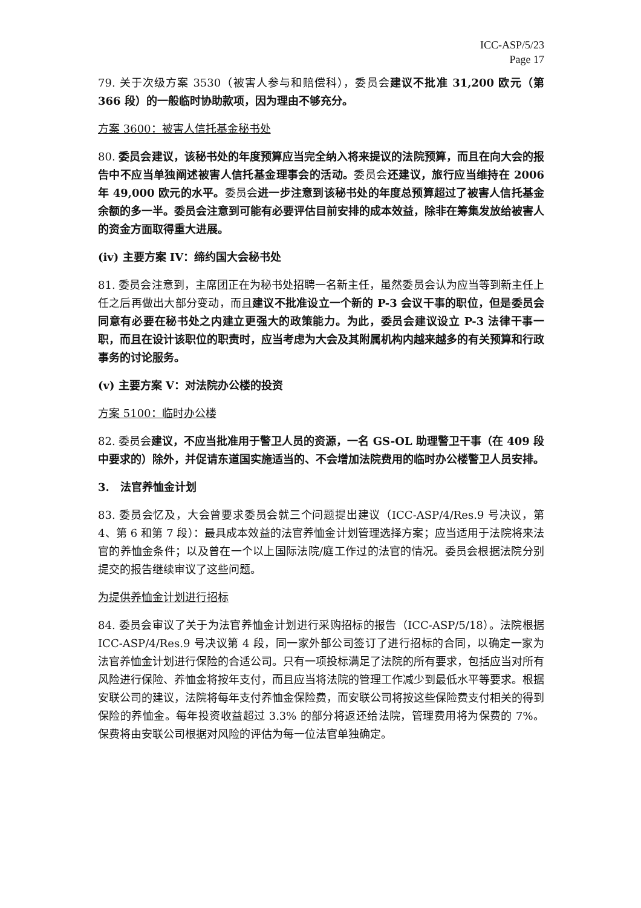ICC-ASP/5/23
Page 17
79. 关于次级方案 3530（被害人参与和赔偿科），委员会建议不批准 31,200 欧元（第 366 段）的一般临时协助款项，因为理由不够充分。
方案 3600：被害人信托基金秘书处
80. 委员会建议，该秘书处的年度预算应当完全纳入将来提议的法院预算，而且在向大会的报告中不应当单独阐述被害人信托基金理事会的活动。委员会还建议，旅行应当维持在 2006 年 49,000 欧元的水平。委员会进一步注意到该秘书处的年度总预算超过了被害人信托基金余额的多一半。委员会注意到可能有必要评估目前安排的成本效益，除非在筹集发放给被害人的资金方面取得重大进展。
(iv) 主要方案 IV：缔约国大会秘书处
81. 委员会注意到，主席团正在为秘书处招聘一名新主任，虽然委员会认为应当等到新主任上任之后再做出大部分变动，而且建议不批准设立一个新的 P-3 会议干事的职位，但是委员会同意有必要在秘书处之内建立更强大的政策能力。为此，委员会建议设立 P-3 法律干事一职，而且在设计该职位的职责时，应当考虑为大会及其附属机构内越来越多的有关预算和行政事务的讨论服务。
(v) 主要方案 V：对法院办公楼的投资
方案 5100：临时办公楼
82. 委员会建议，不应当批准用于警卫人员的资源，一名 GS-OL 助理警卫干事（在 409 段中要求的）除外，并促请东道国实施适当的、不会增加法院费用的临时办公楼警卫人员安排。
3.　法官养恤金计划
83. 委员会忆及，大会曾要求委员会就三个问题提出建议（ICC-ASP/4/Res.9 号决议，第 4、第 6 和第 7 段）：最具成本效益的法官养恤金计划管理选择方案；应当适用于法院将来法官的养恤金条件；以及曾在一个以上国际法院/庭工作过的法官的情况。委员会根据法院分别提交的报告继续审议了这些问题。
为提供养恤金计划进行招标
84. 委员会审议了关于为法官养恤金计划进行采购招标的报告（ICC-ASP/5/18）。法院根据 ICC-ASP/4/Res.9 号决议第 4 段，同一家外部公司签订了进行招标的合同，以确定一家为法官养恤金计划进行保险的合适公司。只有一项投标满足了法院的所有要求，包括应当对所有风险进行保险、养恤金将按年支付，而且应当将法院的管理工作减少到最低水平等要求。根据安联公司的建议，法院将每年支付养恤金保险费，而安联公司将按这些保险费支付相关的得到保险的养恤金。每年投资收益超过 3.3% 的部分将返还给法院，管理费用将为保费的 7%。保费将由安联公司根据对风险的评估为每一位法官单独确定。